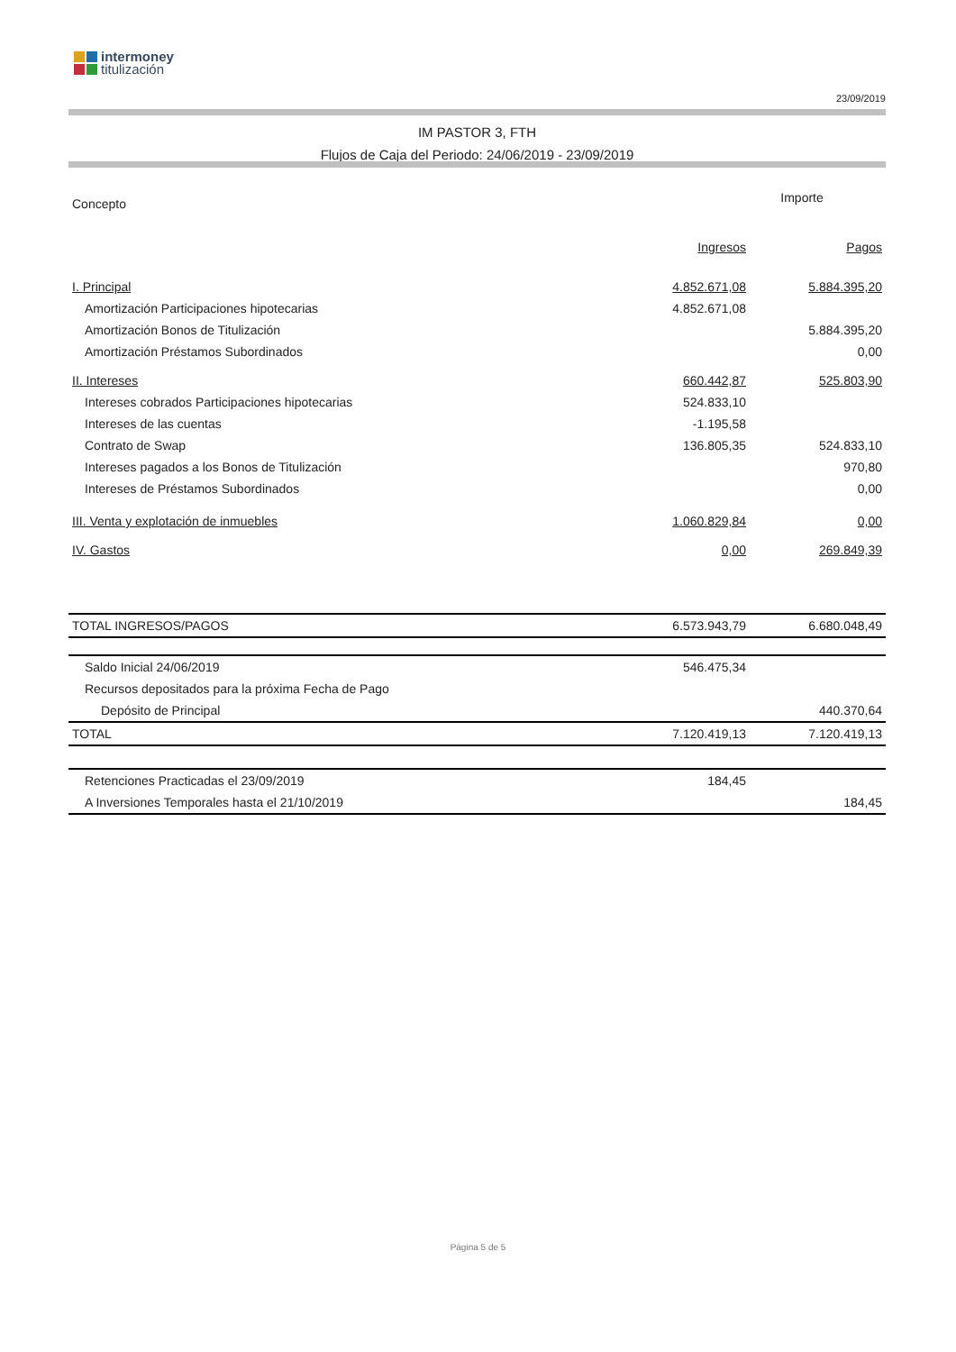intermoney
titulización
23/09/2019
IM PASTOR 3, FTH
Flujos de Caja del Periodo: 24/06/2019 - 23/09/2019
| Concepto | Importe | |
| --- | --- | --- |
| | Ingresos | Pagos |
| I. Principal | 4.852.671,08 | 5.884.395,20 |
| Amortización Participaciones hipotecarias | 4.852.671,08 | |
| Amortización Bonos de Titulización | | 5.884.395,20 |
| Amortización Préstamos Subordinados | | 0,00 |
| II. Intereses | 660.442,87 | 525.803,90 |
| Intereses cobrados Participaciones hipotecarias | 524.833,10 | |
| Intereses de las cuentas | -1.195,58 | |
| Contrato de Swap | 136.805,35 | 524.833,10 |
| Intereses pagados a los Bonos de Titulización | | 970,80 |
| Intereses de Préstamos Subordinados | | 0,00 |
| III. Venta y explotación de inmuebles | 1.060.829,84 | 0,00 |
| IV. Gastos | 0,00 | 269.849,39 |
| TOTAL INGRESOS/PAGOS | 6.573.943,79 | 6.680.048,49 |
| Saldo Inicial 24/06/2019 | 546.475,34 | |
| Recursos depositados para la próxima Fecha de Pago | | |
| Depósito de Principal | | 440.370,64 |
| TOTAL | 7.120.419,13 | 7.120.419,13 |
| Retenciones Practicadas el 23/09/2019 | 184,45 | |
| A Inversiones Temporales hasta el 21/10/2019 | | 184,45 |
Página 5 de 5